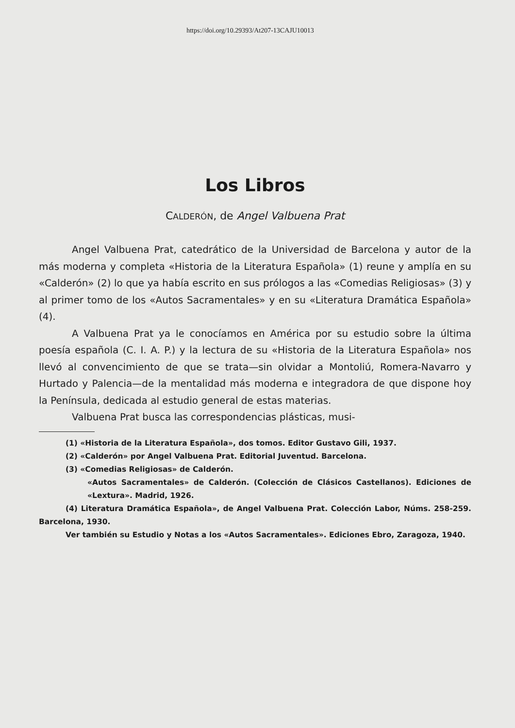https://doi.org/10.29393/At207-13CAJU10013
Los Libros
CALDERÓN, de Angel Valbuena Prat
Angel Valbuena Prat, catedrático de la Universidad de Barcelona y autor de la más moderna y completa «Historia de la Literatura Española» (1) reune y amplía en su «Calderón» (2) lo que ya había escrito en sus prólogos a las «Comedias Religiosas» (3) y al primer tomo de los «Autos Sacramentales» y en su «Literatura Dramática Española» (4).
A Valbuena Prat ya le conocíamos en América por su estudio sobre la última poesía española (C. I. A. P.) y la lectura de su «Historia de la Literatura Española» nos llevó al convencimiento de que se trata—sin olvidar a Montoliú, Romera-Navarro y Hurtado y Palencia—de la mentalidad más moderna e integradora de que dispone hoy la Península, dedicada al estudio general de estas materias.
Valbuena Prat busca las correspondencias plásticas, musi-
(1) «Historia de la Literatura Española», dos tomos. Editor Gustavo Gili, 1937.
(2) «Calderón» por Angel Valbuena Prat. Editorial Juventud. Barcelona.
(3) «Comedias Religiosas» de Calderón.
«Autos Sacramentales» de Calderón. (Colección de Clásicos Castellanos). Ediciones de «Lextura». Madrid, 1926.
(4) Literatura Dramática Española», de Angel Valbuena Prat. Colección Labor, Núms. 258-259. Barcelona, 1930.
Ver también su Estudio y Notas a los «Autos Sacramentales». Ediciones Ebro, Zaragoza, 1940.